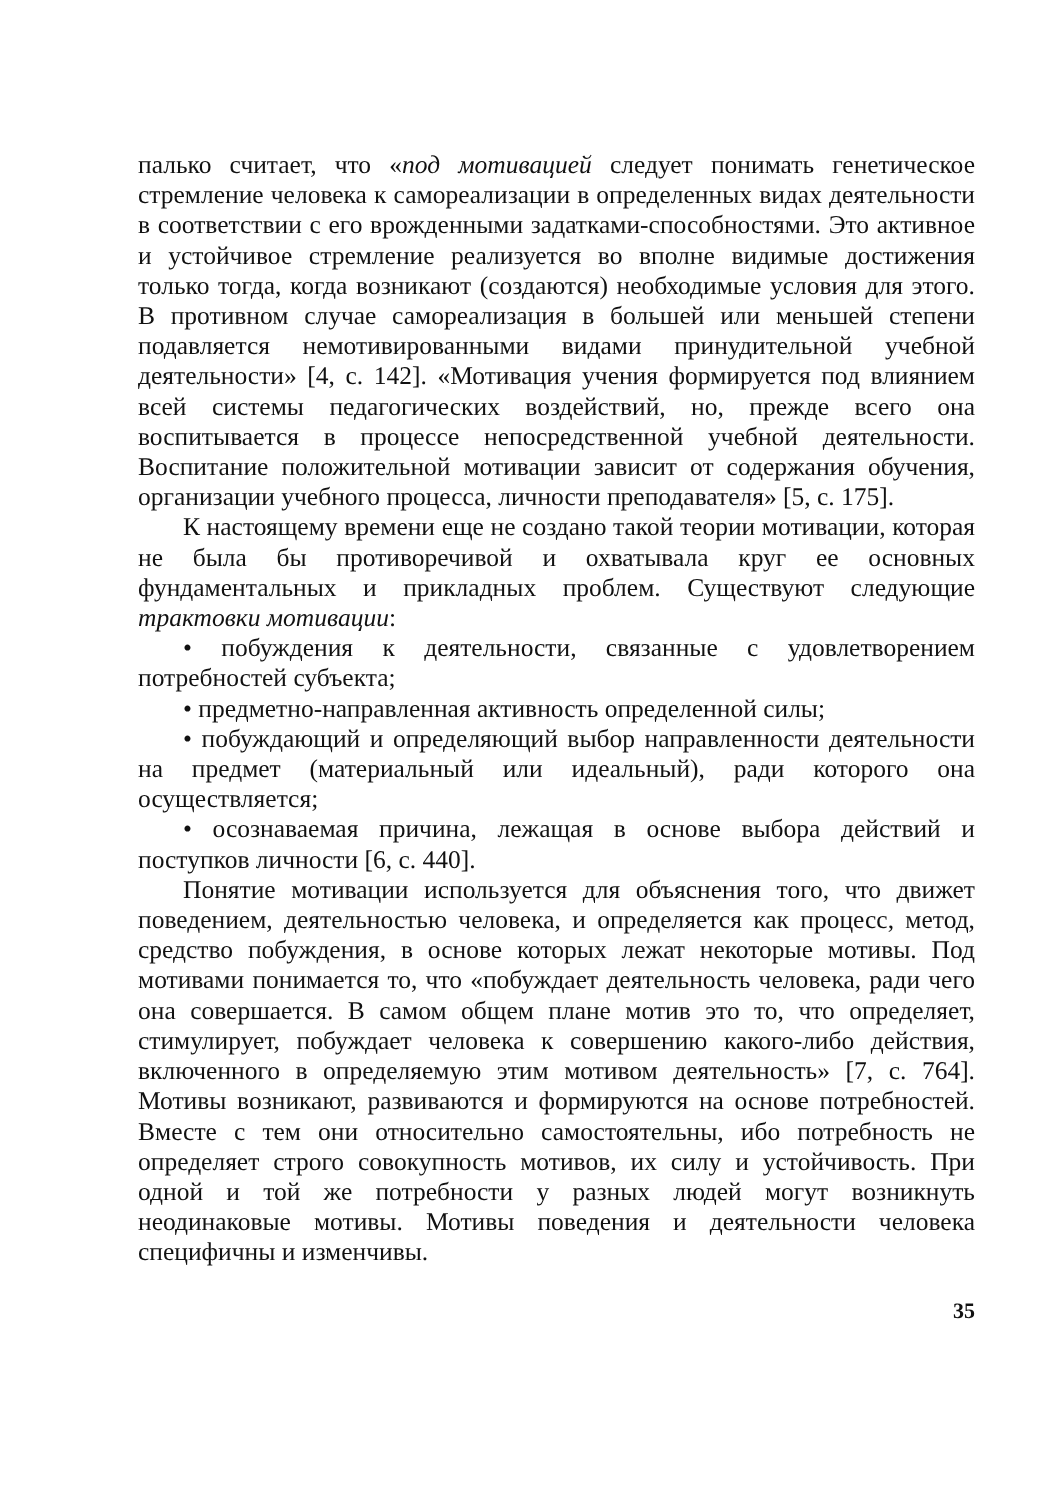палько считает, что «под мотивацией следует понимать генетическое стремление человека к самореализации в определенных видах деятельности в соответствии с его врожденными задатками-способностями. Это активное и устойчивое стремление реализуется во вполне видимые достижения только тогда, когда возникают (создаются) необходимые условия для этого. В противном случае самореализация в большей или меньшей степени подавляется немотивированными видами принудительной учебной деятельности» [4, с. 142]. «Мотивация учения формируется под влиянием всей системы педагогических воздействий, но, прежде всего она воспитывается в процессе непосредственной учебной деятельности. Воспитание положительной мотивации зависит от содержания обучения, организации учебного процесса, личности преподавателя» [5, с. 175].
К настоящему времени еще не создано такой теории мотивации, которая не была бы противоречивой и охватывала круг ее основных фундаментальных и прикладных проблем. Существуют следующие трактовки мотивации:
• побуждения к деятельности, связанные с удовлетворением потребностей субъекта;
• предметно-направленная активность определенной силы;
• побуждающий и определяющий выбор направленности деятельности на предмет (материальный или идеальный), ради которого она осуществляется;
• осознаваемая причина, лежащая в основе выбора действий и поступков личности [6, с. 440].
Понятие мотивации используется для объяснения того, что движет поведением, деятельностью человека, и определяется как процесс, метод, средство побуждения, в основе которых лежат некоторые мотивы. Под мотивами понимается то, что «побуждает деятельность человека, ради чего она совершается. В самом общем плане мотив это то, что определяет, стимулирует, побуждает человека к совершению какого-либо действия, включенного в определяемую этим мотивом деятельность» [7, с. 764]. Мотивы возникают, развиваются и формируются на основе потребностей. Вместе с тем они относительно самостоятельны, ибо потребность не определяет строго совокупность мотивов, их силу и устойчивость. При одной и той же потребности у разных людей могут возникнуть неодинаковые мотивы. Мотивы поведения и деятельности человека специфичны и изменчивы.
35